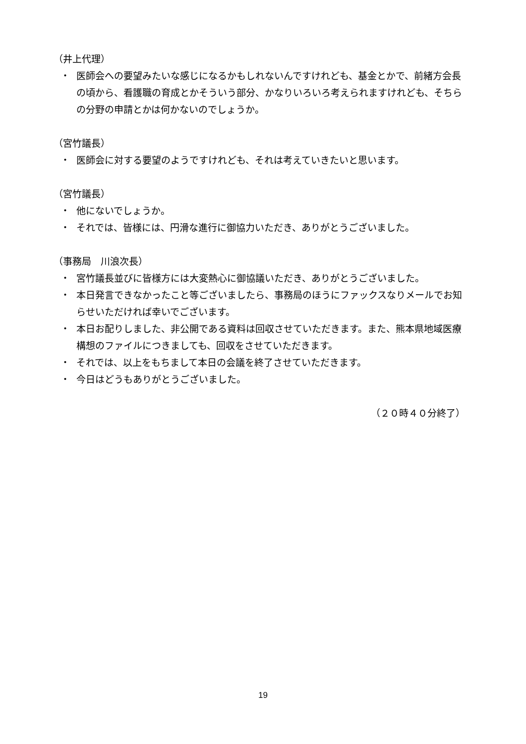（井上代理）
・ 医師会への要望みたいな感じになるかもしれないんですけれども、基金とかで、前緒方会長の頃から、看護職の育成とかそういう部分、かなりいろいろ考えられますけれども、そちらの分野の申請とかは何かないのでしょうか。
（宮竹議長）
・ 医師会に対する要望のようですけれども、それは考えていきたいと思います。
（宮竹議長）
・ 他にないでしょうか。
・ それでは、皆様には、円滑な進行に御協力いただき、ありがとうございました。
（事務局　川浪次長）
・ 宮竹議長並びに皆様方には大変熱心に御協議いただき、ありがとうございました。
・ 本日発言できなかったこと等ございましたら、事務局のほうにファックスなりメールでお知らせいただければ幸いでございます。
・ 本日お配りしました、非公開である資料は回収させていただきます。また、熊本県地域医療構想のファイルにつきましても、回収をさせていただきます。
・ それでは、以上をもちまして本日の会議を終了させていただきます。
・ 今日はどうもありがとうございました。
（２０時４０分終了）
19